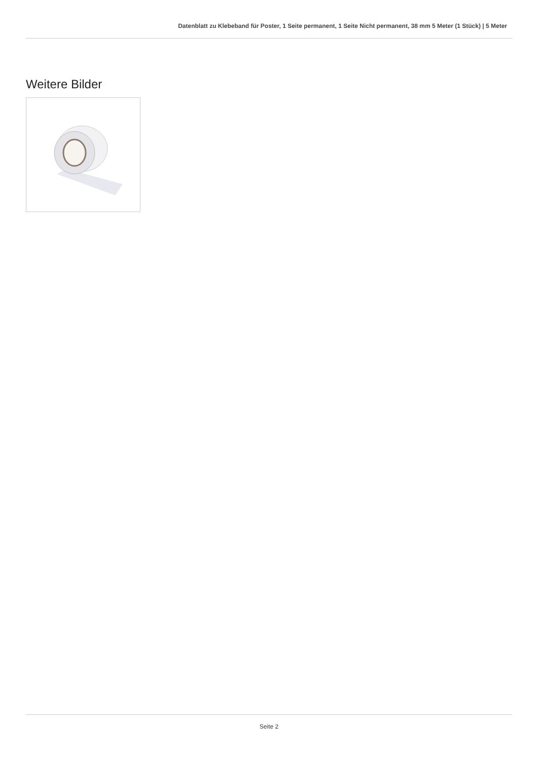Datenblatt zu Klebeband für Poster, 1 Seite permanent, 1 Seite Nicht permanent, 38 mm 5 Meter (1 Stück) | 5 Meter
Weitere Bilder
Seite 2